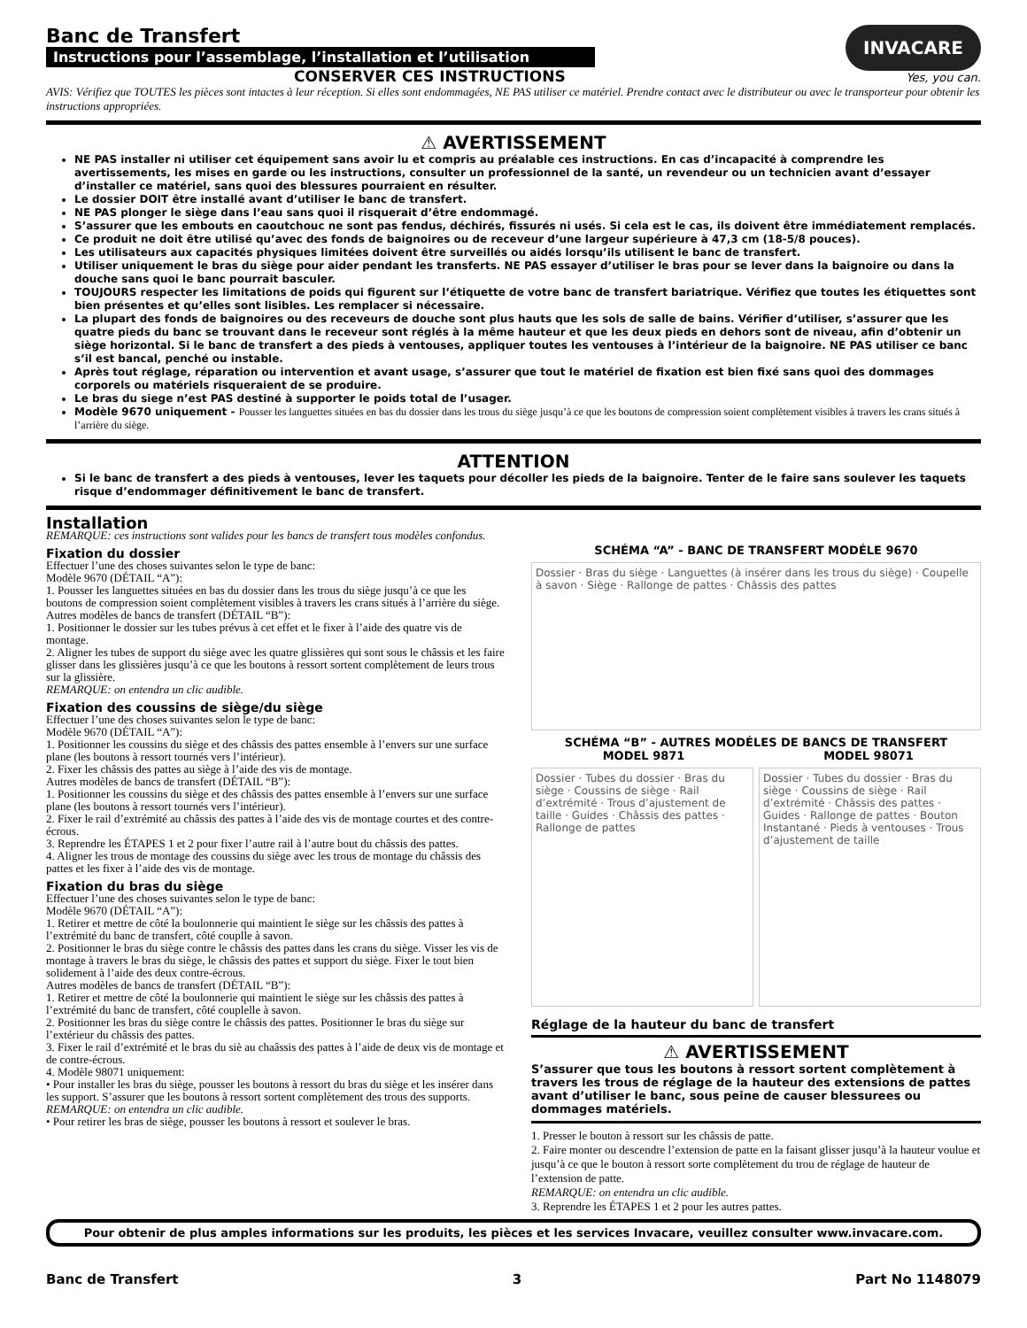Banc de Transfert
Instructions pour l’assemblage, l’installation et l’utilisation
CONSERVER CES INSTRUCTIONS
INVACARE
Yes, you can.
AVIS: Vérifiez que TOUTES les pièces sont intactes à leur réception. Si elles sont endommagées, NE PAS utiliser ce matériel. Prendre contact avec le distributeur ou avec le transporteur pour obtenir les instructions appropriées.
⚠ AVERTISSEMENT
NE PAS installer ni utiliser cet équipement sans avoir lu et compris au préalable ces instructions. En cas d’incapacité à comprendre les avertissements, les mises en garde ou les instructions, consulter un professionnel de la santé, un revendeur ou un technicien avant d’essayer d’installer ce matériel, sans quoi des blessures pourraient en résulter.
Le dossier DOIT être installé avant d’utiliser le banc de transfert.
NE PAS plonger le siège dans l’eau sans quoi il risquerait d’être endommagé.
S’assurer que les embouts en caoutchouc ne sont pas fendus, déchirés, fissurés ni usés. Si cela est le cas, ils doivent être immédiatement remplacés.
Ce produit ne doit être utilisé qu’avec des fonds de baignoires ou de receveur d’une largeur supérieure à 47,3 cm (18-5/8 pouces).
Les utilisateurs aux capacités physiques limitées doivent être surveillés ou aidés lorsqu’ils utilisent le banc de transfert.
Utiliser uniquement le bras du siège pour aider pendant les transferts. NE PAS essayer d’utiliser le bras pour se lever dans la baignoire ou dans la douche sans quoi le banc pourrait basculer.
TOUJOURS respecter les limitations de poids qui figurent sur l’étiquette de votre banc de transfert bariatrique. Vérifiez que toutes les étiquettes sont bien présentes et qu’elles sont lisibles. Les remplacer si nécessaire.
La plupart des fonds de baignoires ou des receveurs de douche sont plus hauts que les sols de salle de bains. Vérifier d’utiliser, s’assurer que les quatre pieds du banc se trouvant dans le receveur sont réglés à la même hauteur et que les deux pieds en dehors sont de niveau, afin d’obtenir un siège horizontal. Si le banc de transfert a des pieds à ventouses, appliquer toutes les ventouses à l’intérieur de la baignoire. NE PAS utiliser ce banc s’il est bancal, penché ou instable.
Après tout réglage, réparation ou intervention et avant usage, s’assurer que tout le matériel de fixation est bien fixé sans quoi des dommages corporels ou matériels risqueraient de se produire.
Le bras du siege n’est PAS destiné à supporter le poids total de l’usager.
Modèle 9670 uniquement - Pousser les languettes situées en bas du dossier dans les trous du siège jusqu’à ce que les boutons de compression soient complètement visibles à travers les crans situés à l’arrière du siège.
ATTENTION
Si le banc de transfert a des pieds à ventouses, lever les taquets pour décoller les pieds de la baignoire. Tenter de le faire sans soulever les taquets risque d’endommager définitivement le banc de transfert.
Installation
REMARQUE: ces instructions sont valides pour les bancs de transfert tous modèles confondus.
Fixation du dossier
Effectuer l’une des choses suivantes selon le type de banc:
Modèle 9670 (DÉTAIL “A”):
1. Pousser les languettes situées en bas du dossier dans les trous du siège jusqu’à ce que les boutons de compression soient complètement visibles à travers les crans situés à l’arrière du siège.
Autres modèles de bancs de transfert (DÉTAIL “B”):
1. Positionner le dossier sur les tubes prévus à cet effet et le fixer à l’aide des quatre vis de montage.
2. Aligner les tubes de support du siège avec les quatre glissières qui sont sous le châssis et les faire glisser dans les glissières jusqu’à ce que les boutons à ressort sortent complètement de leurs trous sur la glissière.
REMARQUE: on entendra un clic audible.
Fixation des coussins de siège/du siège
Effectuer l’une des choses suivantes selon le type de banc:
Modèle 9670 (DÉTAIL “A”):
1. Positionner les coussins du siège et des châssis des pattes ensemble à l’envers sur une surface plane (les boutons à ressort tournés vers l’intérieur).
2. Fixer les châssis des pattes au siège à l’aide des vis de montage.
Autres modèles de bancs de transfert (DÉTAIL “B”):
1. Positionner les coussins du siège et des châssis des pattes ensemble à l’envers sur une surface plane (les boutons à ressort tournés vers l’intérieur).
2. Fixer le rail d’extrémité au châssis des pattes à l’aide des vis de montage courtes et des contre-écrous.
3. Reprendre les ÉTAPES 1 et 2 pour fixer l’autre rail à l’autre bout du châssis des pattes.
4. Aligner les trous de montage des coussins du siège avec les trous de montage du châssis des pattes et les fixer à l’aide des vis de montage.
Fixation du bras du siège
Effectuer l’une des choses suivantes selon le type de banc:
Modèle 9670 (DÉTAIL “A”):
1. Retirer et mettre de côté la boulonnerie qui maintient le siège sur les châssis des pattes à l’extrémité du banc de transfert, côté couplle à savon.
2. Positionner le bras du siège contre le châssis des pattes dans les crans du siège. Visser les vis de montage à travers le bras du siège, le châssis des pattes et support du siège. Fixer le tout bien solidement à l’aide des deux contre-écrous.
Autres modèles de bancs de transfert (DÉTAIL “B”):
1. Retirer et mettre de côté la boulonnerie qui maintient le siège sur les châssis des pattes à l’extrémité du banc de transfert, côté couplelle à savon.
2. Positionner les bras du siège contre le châssis des pattes. Positionner le bras du siège sur l’extérieur du châssis des pattes.
3. Fixer le rail d’extrémité et le bras du siè au chaâssis des pattes à l’aide de deux vis de montage et de contre-écrous.
4. Modèle 98071 uniquement:
• Pour installer les bras du siège, pousser les boutons à ressort du bras du siège et les insérer dans les support. S’assurer que les boutons à ressort sortent complètement des trous des supports.
REMARQUE: on entendra un clic audible.
• Pour retirer les bras de siège, pousser les boutons à ressort et soulever le bras.
SCHÉMA “A” - BANC DE TRANSFERT MODÉLE 9670
Dossier · Bras du siège · Languettes (à insérer dans les trous du siège) · Coupelle à savon · Siège · Rallonge de pattes · Châssis des pattes
SCHÉMA “B” - AUTRES MODÉLES DE BANCS DE TRANSFERT
MODEL 9871 MODEL 98071
Dossier · Tubes du dossier · Bras du siège · Coussins de siège · Rail d’extrémité · Trous d’ajustement de taille · Guides · Châssis des pattes · Rallonge de pattes
Dossier · Tubes du dossier · Bras du siège · Coussins de siège · Rail d’extrémité · Châssis des pattes · Guides · Rallonge de pattes · Bouton Instantané · Pieds à ventouses · Trous d’ajustement de taille
Réglage de la hauteur du banc de transfert
⚠ AVERTISSEMENT
S’assurer que tous les boutons à ressort sortent complètement à travers les trous de réglage de la hauteur des extensions de pattes avant d’utiliser le banc, sous peine de causer blessurees ou dommages matériels.
1. Presser le bouton à ressort sur les châssis de patte.
2. Faire monter ou descendre l’extension de patte en la faisant glisser jusqu’à la hauteur voulue et jusqu’à ce que le bouton à ressort sorte complètement du trou de réglage de hauteur de l’extension de patte.
REMARQUE: on entendra un clic audible.
3. Reprendre les ÉTAPES 1 et 2 pour les autres pattes.
Pour obtenir de plus amples informations sur les produits, les pièces et les services Invacare, veuillez consulter www.invacare.com.
Banc de Transfert 3 Part No 1148079